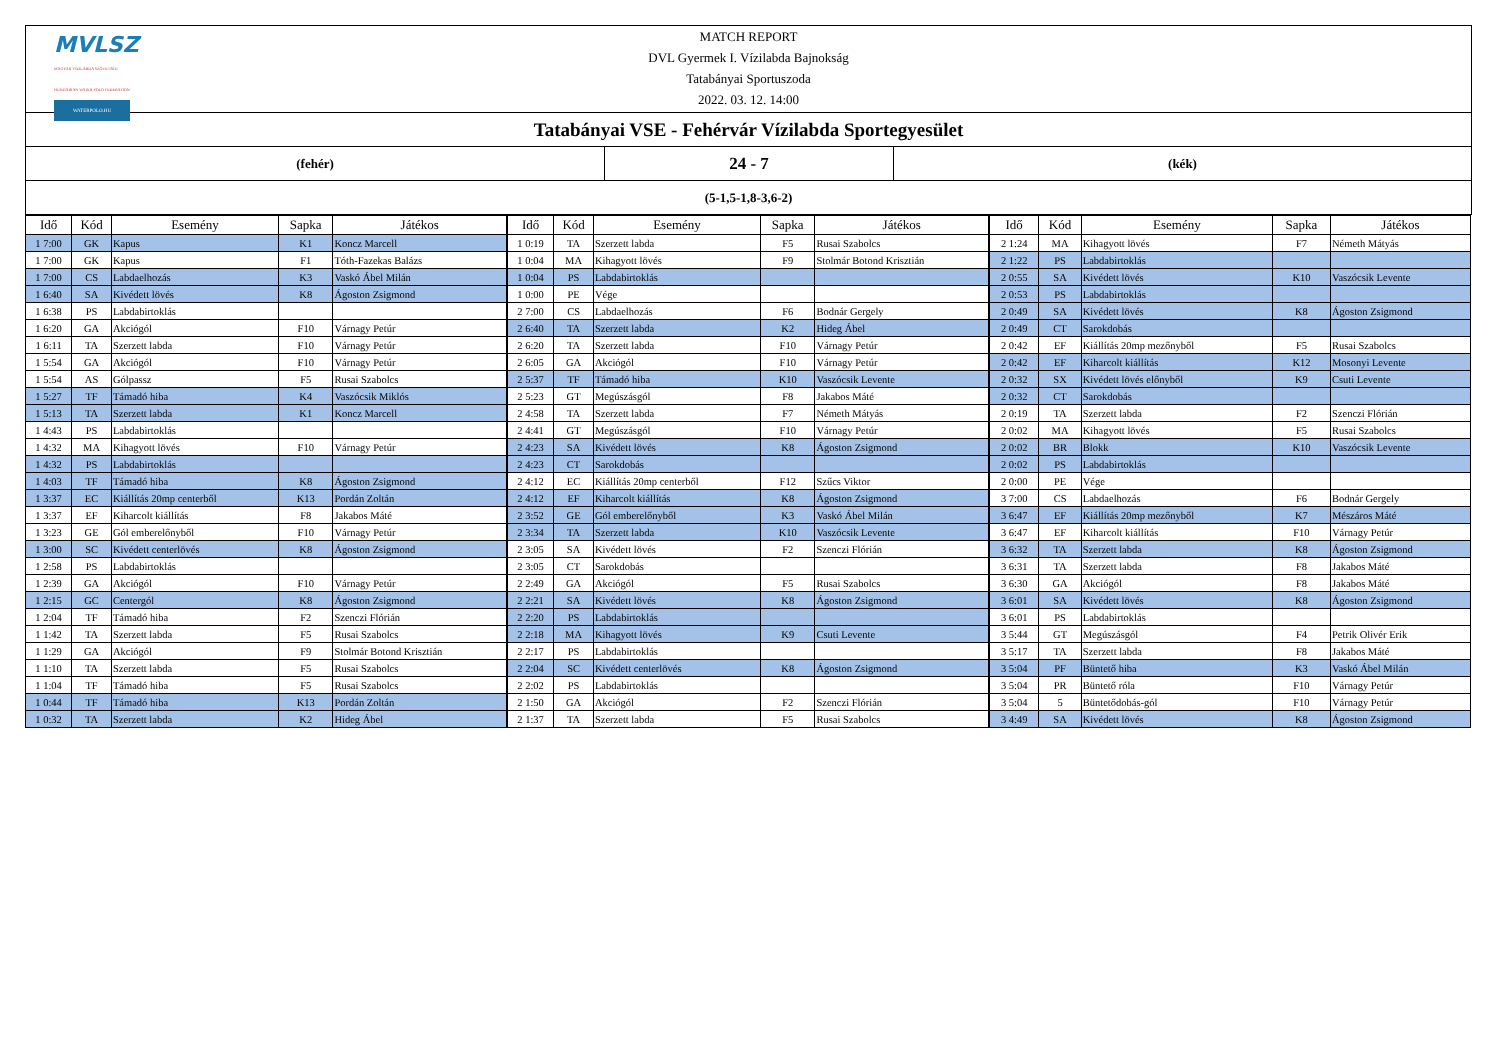MVLSZ
MAGYAR VÍZILABDA SZÖVETSÉG
HUNGARIAN WATER POLO FEDERATION
WATERPOLO.HU
MATCH REPORT
DVL Gyermek I. Vízilabda Bajnokság
Tatabányai Sportuszoda
2022. 03. 12. 14:00
Tatabányai VSE - Fehérvár Vízilabda Sportegyesület
(fehér)
24 - 7
(kék)
(5-1,5-1,8-3,6-2)
| Idő | Kód | Esemény | Sapka | Játékos |
| --- | --- | --- | --- | --- |
| 1 7:00 | GK | Kapus | K1 | Koncz Marcell |
| 1 7:00 | GK | Kapus | F1 | Tóth-Fazekas Balázs |
| 1 7:00 | CS | Labdaelhozás | K3 | Vaskó Ábel Milán |
| 1 6:40 | SA | Kivédett lövés | K8 | Ágoston Zsigmond |
| 1 6:38 | PS | Labdabirtoklás | | |
| 1 6:20 | GA | Akciógól | F10 | Várnagy Petúr |
| 1 6:11 | TA | Szerzett labda | F10 | Várnagy Petúr |
| 1 5:54 | GA | Akciógól | F10 | Várnagy Petúr |
| 1 5:54 | AS | Gólpassz | F5 | Rusai Szabolcs |
| 1 5:27 | TF | Támadó hiba | K4 | Vaszócsik Miklós |
| 1 5:13 | TA | Szerzett labda | K1 | Koncz Marcell |
| 1 4:43 | PS | Labdabirtoklás | | |
| 1 4:32 | MA | Kihagyott lövés | F10 | Várnagy Petúr |
| 1 4:32 | PS | Labdabirtoklás | | |
| 1 4:03 | TF | Támadó hiba | K8 | Ágoston Zsigmond |
| 1 3:37 | EC | Kiállítás 20mp centerből | K13 | Pordán Zoltán |
| 1 3:37 | EF | Kiharcolt kiállítás | F8 | Jakabos Máté |
| 1 3:23 | GE | Gól emberelőnyből | F10 | Várnagy Petúr |
| 1 3:00 | SC | Kivédett centerlövés | K8 | Ágoston Zsigmond |
| 1 2:58 | PS | Labdabirtoklás | | |
| 1 2:39 | GA | Akciógól | F10 | Várnagy Petúr |
| 1 2:15 | GC | Centergól | K8 | Ágoston Zsigmond |
| 1 2:04 | TF | Támadó hiba | F2 | Szenczi Flórián |
| 1 1:42 | TA | Szerzett labda | F5 | Rusai Szabolcs |
| 1 1:29 | GA | Akciógól | F9 | Stolmár Botond Krisztián |
| 1 1:10 | TA | Szerzett labda | F5 | Rusai Szabolcs |
| 1 1:04 | TF | Támadó hiba | F5 | Rusai Szabolcs |
| 1 0:44 | TF | Támadó hiba | K13 | Pordán Zoltán |
| 1 0:32 | TA | Szerzett labda | K2 | Hideg Ábel |
| Idő | Kód | Esemény | Sapka | Játékos |
| --- | --- | --- | --- | --- |
| 1 0:19 | TA | Szerzett labda | F5 | Rusai Szabolcs |
| 1 0:04 | MA | Kihagyott lövés | F9 | Stolmár Botond Krisztián |
| 1 0:04 | PS | Labdabirtoklás | | |
| 1 0:00 | PE | Vége | | |
| 2 7:00 | CS | Labdaelhozás | F6 | Bodnár Gergely |
| 2 6:40 | TA | Szerzett labda | K2 | Hideg Ábel |
| 2 6:20 | TA | Szerzett labda | F10 | Várnagy Petúr |
| 2 6:05 | GA | Akciógól | F10 | Várnagy Petúr |
| 2 5:37 | TF | Támadó hiba | K10 | Vaszócsik Levente |
| 2 5:23 | GT | Megúszásgól | F8 | Jakabos Máté |
| 2 4:58 | TA | Szerzett labda | F7 | Németh Mátyás |
| 2 4:41 | GT | Megúszásgól | F10 | Várnagy Petúr |
| 2 4:23 | SA | Kivédett lövés | K8 | Ágoston Zsigmond |
| 2 4:23 | CT | Sarokdobás | | |
| 2 4:12 | EC | Kiállítás 20mp centerből | F12 | Szűcs Viktor |
| 2 4:12 | EF | Kiharcolt kiállítás | K8 | Ágoston Zsigmond |
| 2 3:52 | GE | Gól emberelőnyből | K3 | Vaskó Ábel Milán |
| 2 3:34 | TA | Szerzett labda | K10 | Vaszócsik Levente |
| 2 3:05 | SA | Kivédett lövés | F2 | Szenczi Flórián |
| 2 3:05 | CT | Sarokdobás | | |
| 2 2:49 | GA | Akciógól | F5 | Rusai Szabolcs |
| 2 2:21 | SA | Kivédett lövés | K8 | Ágoston Zsigmond |
| 2 2:20 | PS | Labdabirtoklás | | |
| 2 2:18 | MA | Kihagyott lövés | K9 | Csuti Levente |
| 2 2:17 | PS | Labdabirtoklás | | |
| 2 2:04 | SC | Kivédett centerlövés | K8 | Ágoston Zsigmond |
| 2 2:02 | PS | Labdabirtoklás | | |
| 2 1:50 | GA | Akciógól | F2 | Szenczi Flórián |
| 2 1:37 | TA | Szerzett labda | F5 | Rusai Szabolcs |
| Idő | Kód | Esemény | Sapka | Játékos |
| --- | --- | --- | --- | --- |
| 2 1:24 | MA | Kihagyott lövés | F7 | Németh Mátyás |
| 2 1:22 | PS | Labdabirtoklás | | |
| 2 0:55 | SA | Kivédett lövés | K10 | Vaszócsik Levente |
| 2 0:53 | PS | Labdabirtoklás | | |
| 2 0:49 | SA | Kivédett lövés | K8 | Ágoston Zsigmond |
| 2 0:49 | CT | Sarokdobás | | |
| 2 0:42 | EF | Kiállítás 20mp mezőnyből | F5 | Rusai Szabolcs |
| 2 0:42 | EF | Kiharcolt kiállítás | K12 | Mosonyi Levente |
| 2 0:32 | SX | Kivédett lövés előnyből | K9 | Csuti Levente |
| 2 0:32 | CT | Sarokdobás | | |
| 2 0:19 | TA | Szerzett labda | F2 | Szenczi Flórián |
| 2 0:02 | MA | Kihagyott lövés | F5 | Rusai Szabolcs |
| 2 0:02 | BR | Blokk | K10 | Vaszócsik Levente |
| 2 0:02 | PS | Labdabirtoklás | | |
| 2 0:00 | PE | Vége | | |
| 3 7:00 | CS | Labdaelhozás | F6 | Bodnár Gergely |
| 3 6:47 | EF | Kiállítás 20mp mezőnyből | K7 | Mészáros Máté |
| 3 6:47 | EF | Kiharcolt kiállítás | F10 | Várnagy Petúr |
| 3 6:32 | TA | Szerzett labda | K8 | Ágoston Zsigmond |
| 3 6:31 | TA | Szerzett labda | F8 | Jakabos Máté |
| 3 6:30 | GA | Akciógól | F8 | Jakabos Máté |
| 3 6:01 | SA | Kivédett lövés | K8 | Ágoston Zsigmond |
| 3 6:01 | PS | Labdabirtoklás | | |
| 3 5:44 | GT | Megúszásgól | F4 | Petrik Olivér Erik |
| 3 5:17 | TA | Szerzett labda | F8 | Jakabos Máté |
| 3 5:04 | PF | Büntető hiba | K3 | Vaskó Ábel Milán |
| 3 5:04 | PR | Büntető róla | F10 | Várnagy Petúr |
| 3 5:04 | 5 | Büntetődobás-gól | F10 | Várnagy Petúr |
| 3 4:49 | SA | Kivédett lövés | K8 | Ágoston Zsigmond |